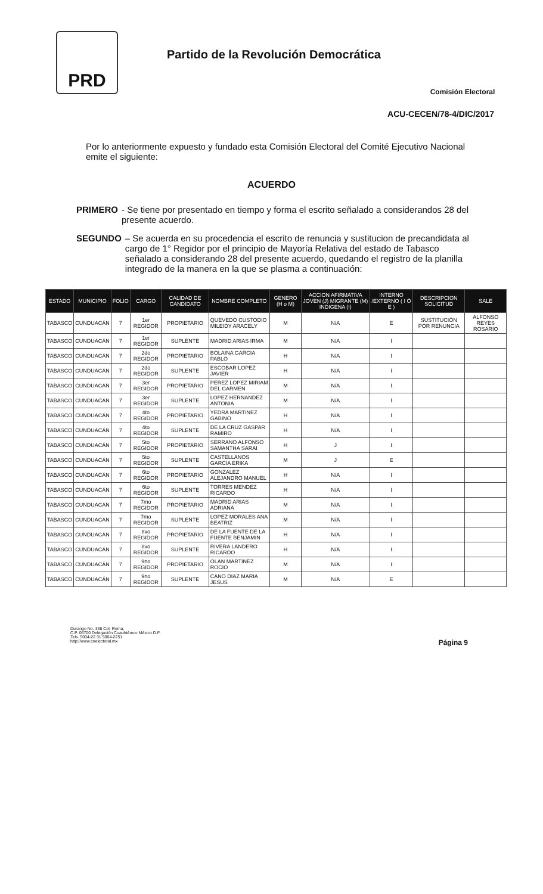PRD
Partido de la Revolución Democrática
Comisión Electoral
ACU-CECEN/78-4/DIC/2017
Por lo anteriormente expuesto y fundado esta Comisión Electoral del Comité Ejecutivo Nacional emite el siguiente:
ACUERDO
PRIMERO - Se tiene por presentado en tiempo y forma el escrito señalado a considerandos 28 del presente acuerdo.
SEGUNDO – Se acuerda en su procedencia el escrito de renuncia y sustitucion de precandidata al cargo de 1° Regidor por el principio de Mayoría Relativa del estado de Tabasco señalado a considerando 28 del presente acuerdo, quedando el registro de la planilla integrado de la manera en la que se plasma a continuación:
| ESTADO | MUNICIPIO | FOLIO | CARGO | CALIDAD DE CANDIDATO | NOMBRE COMPLETO | GENERO (H o M) | ACCION AFIRMATIVA JOVEN (J) MIGRANTE (M) INDIGENA (I) | INTERNO /EXTERNO ( I Ó E ) | DESCRIPCION SOLICITUD | SALE |
| --- | --- | --- | --- | --- | --- | --- | --- | --- | --- | --- |
| TABASCO | CUNDUACÁN | 7 | 1er REGIDOR | PROPIETARIO | QUEVEDO CUSTODIO MILEIDY ARACELY | M | N/A | E | SUSTITUCIÓN POR RENUNCIA | ALFONSO REYES ROSARIO |
| TABASCO | CUNDUACÁN | 7 | 1er REGIDOR | SUPLENTE | MADRID ARIAS IRMA | M | N/A | I | | |
| TABASCO | CUNDUACÁN | 7 | 2do REGIDOR | PROPIETARIO | BOLAINA GARCIA PABLO | H | N/A | I | | |
| TABASCO | CUNDUACÁN | 7 | 2do REGIDOR | SUPLENTE | ESCOBAR LOPEZ JAVIER | H | N/A | I | | |
| TABASCO | CUNDUACÁN | 7 | 3er REGIDOR | PROPIETARIO | PEREZ LOPEZ MIRIAM DEL CARMEN | M | N/A | I | | |
| TABASCO | CUNDUACÁN | 7 | 3er REGIDOR | SUPLENTE | LOPEZ HERNANDEZ ANTONIA | M | N/A | I | | |
| TABASCO | CUNDUACÁN | 7 | 4to REGIDOR | PROPIETARIO | YEDRA MARTINEZ GABINO | H | N/A | I | | |
| TABASCO | CUNDUACÁN | 7 | 4to REGIDOR | SUPLENTE | DE LA CRUZ GASPAR RAMIRO | H | N/A | I | | |
| TABASCO | CUNDUACÁN | 7 | 5to REGIDOR | PROPIETARIO | SERRANO ALFONSO SAMANTHA SARAI | H | J | I | | |
| TABASCO | CUNDUACÁN | 7 | 5to REGIDOR | SUPLENTE | CASTELLANOS GARCIA ERIKA | M | J | E | | |
| TABASCO | CUNDUACÁN | 7 | 6to REGIDOR | PROPIETARIO | GONZALEZ ALEJANDRO MANUEL | H | N/A | I | | |
| TABASCO | CUNDUACÁN | 7 | 6to REGIDOR | SUPLENTE | TORRES MENDEZ RICARDO | H | N/A | I | | |
| TABASCO | CUNDUACÁN | 7 | 7mo REGIDOR | PROPIETARIO | MADRID ARIAS ADRIANA | M | N/A | I | | |
| TABASCO | CUNDUACÁN | 7 | 7mo REGIDOR | SUPLENTE | LOPEZ MORALES ANA BEATRIZ | M | N/A | I | | |
| TABASCO | CUNDUACÁN | 7 | 8vo REGIDOR | PROPIETARIO | DE LA FUENTE DE LA FUENTE BENJAMIN | H | N/A | I | | |
| TABASCO | CUNDUACÁN | 7 | 8vo REGIDOR | SUPLENTE | RIVERA LANDERO RICARDO | H | N/A | I | | |
| TABASCO | CUNDUACÁN | 7 | 9no REGIDOR | PROPIETARIO | OLAN MARTINEZ ROCIO | M | N/A | I | | |
| TABASCO | CUNDUACÁN | 7 | 9no REGIDOR | SUPLENTE | CANO DIAZ MARIA JESUS | M | N/A | E | | |
Durango No. 338 Col. Roma,
C.P. 06700 Delegación Cuauhtémoc México D.F.
Tels. 5004-22 31 5004-2251
http://www.cnelectoral.mx
Página 9